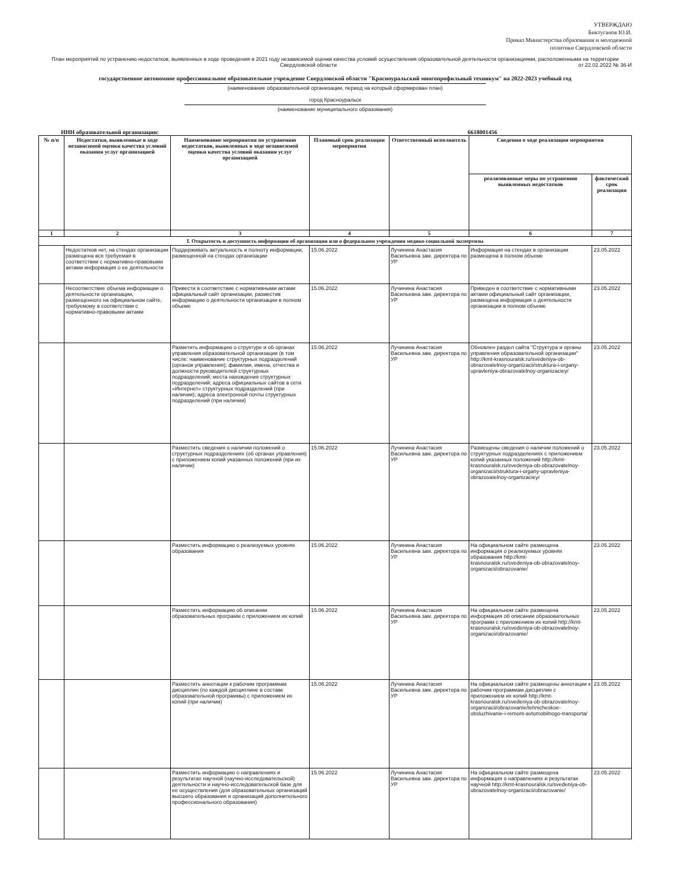УТВЕРЖДАЮ
Биктуганов Ю.И.
Приказ Министерства образования и молодежной
политики Свердловской области
План мероприятий по устранению недостатков, выявленных в ходе проведения в 2021 году независимой оценки качества условий осуществления образовательной деятельности организациями, расположенными на территории Свердловской области от 22.02.2022 № 36-И
государственное автономное профессиональное образовательное учреждение Свердловской области "Красноуральский многопрофильный техникум" на 2022-2023 учебный год
(наименование образовательной организации, период на который сформирован план)
город Красноуральск
(наименование муниципального образования)
ИНН образовательной организации: 6618001456
| № п/п | Недостатки, выявленные в ходе независимой оценки качества условий оказания услуг организацией | Наименование мероприятия по устранению недостатков, выявленных в ходе независимой оценки качества условий оказания услуг организацией | Плановый срок реализации мероприятия | Ответственный исполнитель | Сведения о ходе реализации мероприятия | |
| --- | --- | --- | --- | --- | --- | --- |
| | | | | | реализованные меры по устранению выявленных недостатков | фактический срок реализации |
| 1 | 2 | 3 | 4 | 5 | 6 | 7 |
| I. Открытость и доступность информации об организации или о федеральном учреждении медико-социальной экспертизы | | | | | | |
| | Недостатков нет, на стендах организации размещена вся требуемая в соответствии с нормативно-правовыми актами информация о ее деятельности | Поддерживать актуальность и полноту информации, размещенной на стендах организации | 15.06.2022 | Лучинина Анастасия Васильевна зам. директора по УР | Информация на стендах в организации размещена в полном объеме | 23.05.2022 |
| | Несоответствие объема информации о деятельности организации, размещенного на официальном сайте, требуемому в соответствии с нормативно-правовыми актами | Привести в соответствие с нормативными актами официальный сайт организации, разместив информацию о деятельности организации в полном объеме | 15.06.2022 | Лучинина Анастасия Васильевна зам. директора по УР | Приведен в соответствие с нормативными актами официальный сайт организации, размещена информация о деятельности организации в полном объеме | 23.05.2022 |
| | | Разметить информацию о структуре и об органах управления образовательной организации (в том числе: наименование структурных подразделений (органов управления); фамилии, имена, отчества и должности руководителей структурных подразделений; места нахождения структурных подразделений; адреса официальных сайтов в сети «Интернет» структурных подразделений (при наличии); адреса электронной почты структурных подразделений (при наличии) | 15.06.2022 | Лучинина Анастасия Васильевна зам. директора по УР | Обновлен раздел сайта "Структура и органы управления образовательной организации" http://kmt-krasnouralsk.ru/svedeniya-ob-obrazovatelnoy-organizacii/struktura-i-organy-upravleniya-obrazovatelnoy-organizaciey/ | 23.05.2022 |
| | | Разместить сведения о наличии положений о структурных подразделениях (об органах управления) с приложением копий указанных положений (при их наличии) | 15.06.2022 | Лучинина Анастасия Васильевна зам. директора по УР | Размещены сведения о наличии положений о структурных подразделениях с приложением копий указанных положений http://kmt-krasnouralsk.ru/svedeniya-ob-obrazovatelnoy-organizacii/struktura-i-organy-upravleniya-obrazovatelnoy-organizaciey/ | 23.05.2022 |
| | | Разместить информацию о реализуемых уровнях образования | 15.06.2022 | Лучинина Анастасия Васильевна зам. директора по УР | На официальном сайте размещена информация о реализуемых уровнях образования http://kmt-krasnouralsk.ru/svedeniya-ob-obrazovatelnoy-organizacii/obrazovanie/ | 23.05.2022 |
| | | Разместить информацию об описании образовательных программ с приложением их копий | 15.06.2022 | Лучинина Анастасия Васильевна зам. директора по УР | На официальном сайте размещена информация об описании образовательных программ с приложением их копий http://kmt-krasnouralsk.ru/svedeniya-ob-obrazovatelnoy-organizacii/obrazovanie/ | 23.05.2022 |
| | | Разместить аннотации к рабочим программам дисциплин (по каждой дисциплине в составе образовательной программы) с приложением их копий (при наличии) | 15.06.2022 | Лучинина Анастасия Васильевна зам. директора по УР | На официальном сайте размещены аннотации к рабочим программам дисциплин с приложением их копий http://kmt-krasnouralsk.ru/svedeniya-ob-obrazovatelnoy-organizacii/obrazovanie/tehnicheskoe-obsluzhivanie-i-remont-avtomobilnogo-transporta/ | 23.05.2022 |
| | | Разместить информацию о направлениях и результатах научной (научно-исследовательской) деятельности и научно-исследовательской базе для ее осуществления (для образовательных организаций высшего образования и организаций дополнительного профессионального образования) | 15.06.2022 | Лучинина Анастасия Васильевна зам. директора по УР | На официальном сайте размещена информация о направлениях и результатах научной http://kmt-krasnouralsk.ru/svedeniya-ob-obrazovatelnoy-organizacii/obrazovanie/ | 23.05.2022 |